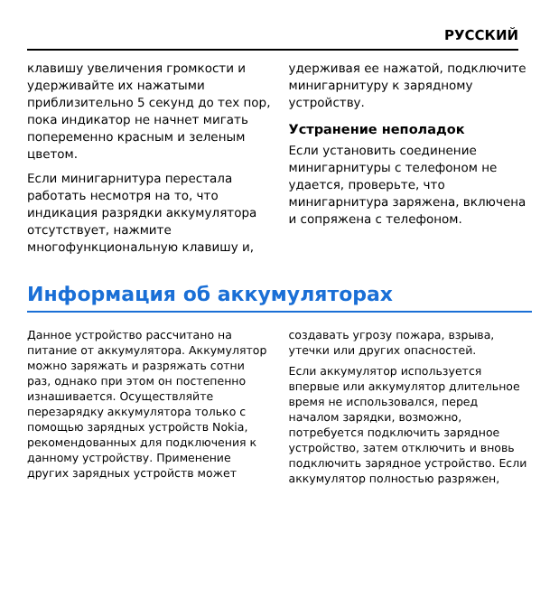РУССКИЙ
клавишу увеличения громкости и удерживайте их нажатыми приблизительно 5 секунд до тех пор, пока индикатор не начнет мигать попеременно красным и зеленым цветом.
Если минигарнитура перестала работать несмотря на то, что индикация разрядки аккумулятора отсутствует, нажмите многофункциональную клавишу и,
удерживая ее нажатой, подключите минигарнитуру к зарядному устройству.
Устранение неполадок
Если установить соединение минигарнитуры с телефоном не удается, проверьте, что минигарнитура заряжена, включена и сопряжена с телефоном.
Информация об аккумуляторах
Данное устройство рассчитано на питание от аккумулятора. Аккумулятор можно заряжать и разряжать сотни раз, однако при этом он постепенно изнашивается. Осуществляйте перезарядку аккумулятора только с помощью зарядных устройств Nokia, рекомендованных для подключения к данному устройству. Применение других зарядных устройств может
создавать угрозу пожара, взрыва, утечки или других опасностей.
Если аккумулятор используется впервые или аккумулятор длительное время не использовался, перед началом зарядки, возможно, потребуется подключить зарядное устройство, затем отключить и вновь подключить зарядное устройство. Если аккумулятор полностью разряжен,